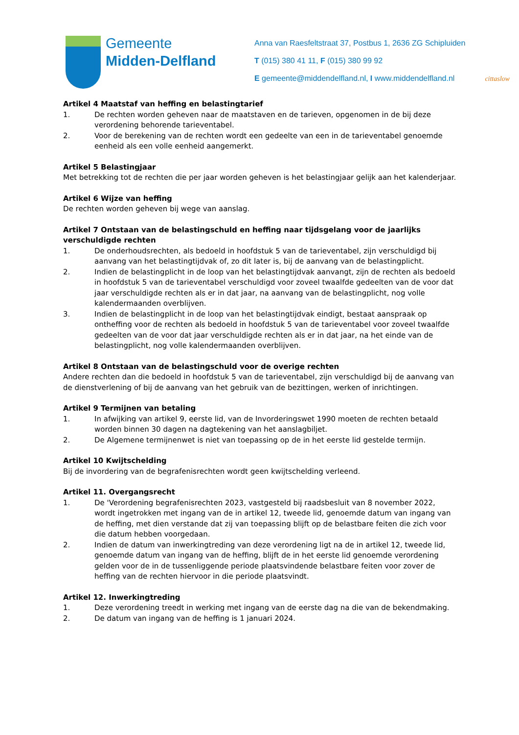Gemeente
Midden-Delfland
Anna van Raesfeltstraat 37, Postbus 1, 2636 ZG Schipluiden
T (015) 380 41 11, F (015) 380 99 92
E gemeente@middendelfland.nl, I www.middendelfland.nl
cittaslow
Artikel 4 Maatstaf van heffing en belastingtarief
1. De rechten worden geheven naar de maatstaven en de tarieven, opgenomen in de bij deze verordening behorende tarieventabel.
2. Voor de berekening van de rechten wordt een gedeelte van een in de tarieventabel genoemde eenheid als een volle eenheid aangemerkt.
Artikel 5 Belastingjaar
Met betrekking tot de rechten die per jaar worden geheven is het belastingjaar gelijk aan het kalenderjaar.
Artikel 6 Wijze van heffing
De rechten worden geheven bij wege van aanslag.
Artikel 7 Ontstaan van de belastingschuld en heffing naar tijdsgelang voor de jaarlijks verschuldigde rechten
1. De onderhoudsrechten, als bedoeld in hoofdstuk 5 van de tarieventabel, zijn verschuldigd bij aanvang van het belastingtijdvak of, zo dit later is, bij de aanvang van de belastingplicht.
2. Indien de belastingplicht in de loop van het belastingtijdvak aanvangt, zijn de rechten als bedoeld in hoofdstuk 5 van de tarieventabel verschuldigd voor zoveel twaalfde gedeelten van de voor dat jaar verschuldigde rechten als er in dat jaar, na aanvang van de belastingplicht, nog volle kalendermaanden overblijven.
3. Indien de belastingplicht in de loop van het belastingtijdvak eindigt, bestaat aanspraak op ontheffing voor de rechten als bedoeld in hoofdstuk 5 van de tarieventabel voor zoveel twaalfde gedeelten van de voor dat jaar verschuldigde rechten als er in dat jaar, na het einde van de belastingplicht, nog volle kalendermaanden overblijven.
Artikel 8 Ontstaan van de belastingschuld voor de overige rechten
Andere rechten dan die bedoeld in hoofdstuk 5 van de tarieventabel, zijn verschuldigd bij de aanvang van de dienstverlening of bij de aanvang van het gebruik van de bezittingen, werken of inrichtingen.
Artikel 9 Termijnen van betaling
1. In afwijking van artikel 9, eerste lid, van de Invorderingswet 1990 moeten de rechten betaald worden binnen 30 dagen na dagtekening van het aanslagbiljet.
2. De Algemene termijnenwet is niet van toepassing op de in het eerste lid gestelde termijn.
Artikel 10 Kwijtschelding
Bij de invordering van de begrafenisrechten wordt geen kwijtschelding verleend.
Artikel 11. Overgangsrecht
1. De 'Verordening begrafenisrechten 2023, vastgesteld bij raadsbesluit van 8 november 2022, wordt ingetrokken met ingang van de in artikel 12, tweede lid, genoemde datum van ingang van de heffing, met dien verstande dat zij van toepassing blijft op de belastbare feiten die zich voor die datum hebben voorgedaan.
2. Indien de datum van inwerkingtreding van deze verordening ligt na de in artikel 12, tweede lid, genoemde datum van ingang van de heffing, blijft de in het eerste lid genoemde verordening gelden voor de in de tussenliggende periode plaatsvindende belastbare feiten voor zover de heffing van de rechten hiervoor in die periode plaatsvindt.
Artikel 12. Inwerkingtreding
1. Deze verordening treedt in werking met ingang van de eerste dag na die van de bekendmaking.
2. De datum van ingang van de heffing is 1 januari 2024.